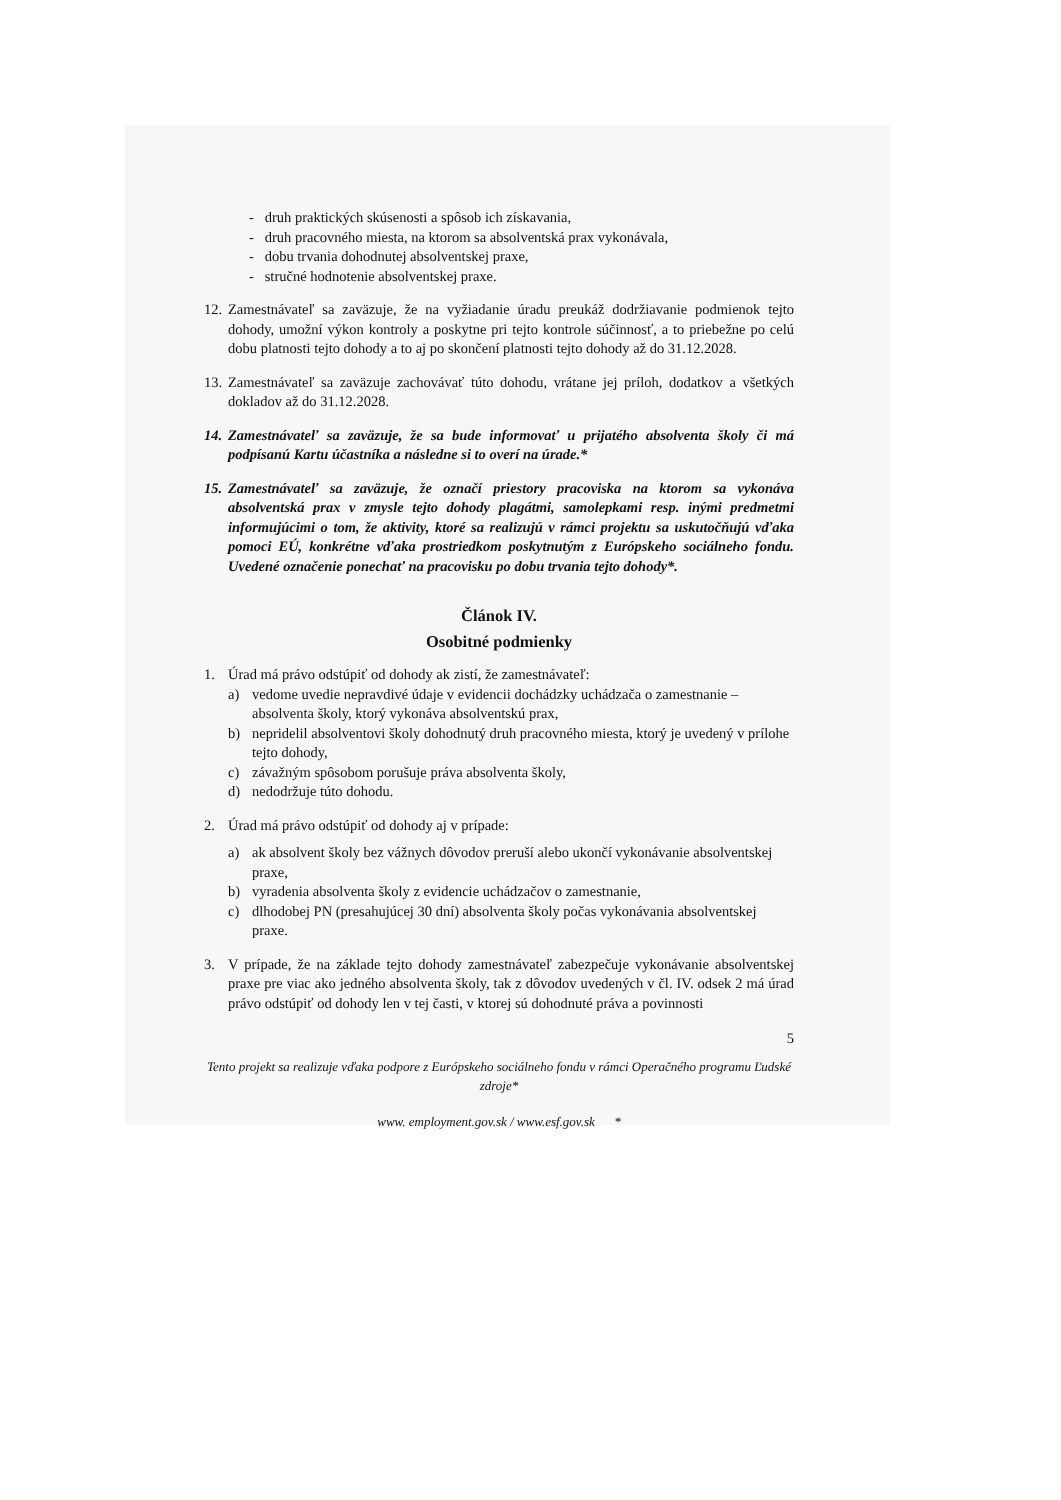- druh praktických skúsenosti a spôsob ich získavania,
- druh pracovného miesta, na ktorom sa absolventská prax vykonávala,
- dobu trvania dohodnutej absolventskej praxe,
- stručné hodnotenie absolventskej praxe.
12. Zamestnávateľ sa zaväzuje, že na vyžiadanie úradu preukáž dodržiavanie podmienok tejto dohody, umožní výkon kontroly a poskytne pri tejto kontrole súčinnosť, a to priebežne po celú dobu platnosti tejto dohody a to aj po skončení platnosti tejto dohody až do 31.12.2028.
13. Zamestnávateľ sa zaväzuje zachovávať túto dohodu, vrátane jej príloh, dodatkov a všetkých dokladov až do 31.12.2028.
14. Zamestnávateľ sa zaväzuje, že sa bude informovať u prijatého absolventa školy či má podpísanú Kartu účastníka a následne si to overí na úrade.*
15. Zamestnávateľ sa zaväzuje, že označí priestory pracoviska na ktorom sa vykonáva absolventská prax v zmysle tejto dohody plagátmi, samolepkami resp. inými predmetmi informujúcimi o tom, že aktivity, ktoré sa realizujú v rámci projektu sa uskutočňujú vďaka pomoci EÚ, konkrétne vďaka prostriedkom poskytnutým z Európskeho sociálneho fondu. Uvedené označenie ponechať na pracovisku po dobu trvania tejto dohody*.
Článok IV.
Osobitné podmienky
1. Úrad má právo odstúpiť od dohody ak zistí, že zamestnávateľ:
a) vedome uvedie nepravdivé údaje v evidencii dochádzky uchádzača o zamestnanie – absolventa školy, ktorý vykonáva absolventskú prax,
b) nepridelil absolventovi školy dohodnutý druh pracovného miesta, ktorý je uvedený v prílohe tejto dohody,
c) závažným spôsobom porušuje práva absolventa školy,
d) nedodržuje túto dohodu.
2. Úrad má právo odstúpiť od dohody aj v prípade:
a) ak absolvent školy bez vážnych dôvodov preruší alebo ukončí vykonávanie absolventskej praxe,
b) vyradenia absolventa školy z evidencie uchádzačov o zamestnanie,
c) dlhodobej PN (presahujúcej 30 dní) absolventa školy počas vykonávania absolventskej praxe.
3. V prípade, že na základe tejto dohody zamestnávateľ zabezpečuje vykonávanie absolventskej praxe pre viac ako jedného absolventa školy, tak z dôvodov uvedených v čl. IV. odsek 2 má úrad právo odstúpiť od dohody len v tej časti, v ktorej sú dohodnuté práva a povinnosti
5
Tento projekt sa realizuje vďaka podpore z Európskeho sociálneho fondu v rámci Operačného programu Ľudské zdroje*
www. employment.gov.sk / www.esf.gov.sk *